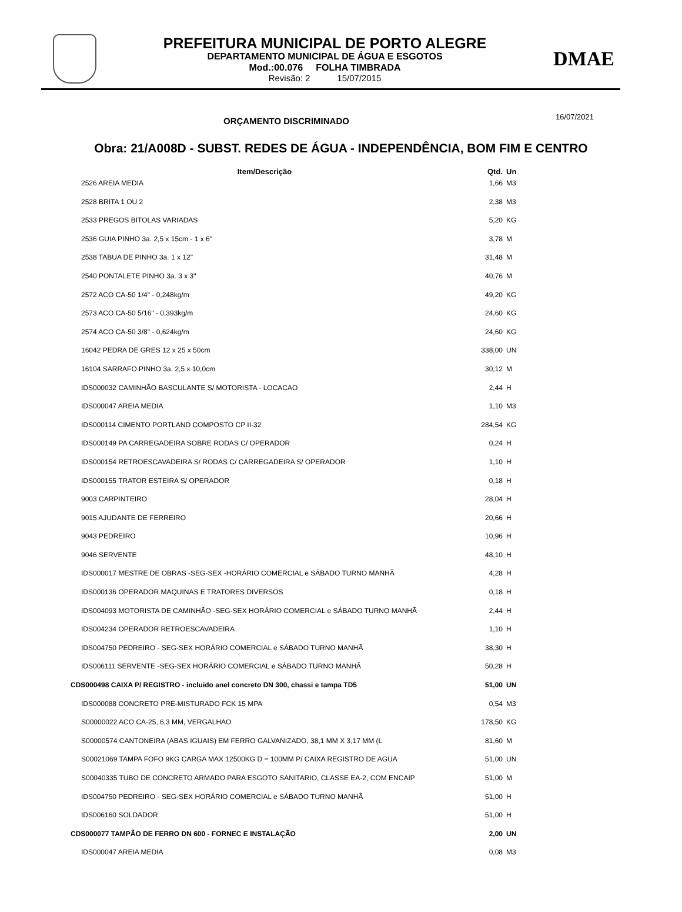PREFEITURA MUNICIPAL DE PORTO ALEGRE
DEPARTAMENTO MUNICIPAL DE ÁGUA E ESGOTOS
Mod.:00.076 FOLHA TIMBRADA
Revisão: 2 15/07/2015
DMAE
ORÇAMENTO DISCRIMINADO 16/07/2021
Obra: 21/A008D - SUBST. REDES DE ÁGUA - INDEPENDÊNCIA, BOM FIM E CENTRO
| Item/Descrição | Qtd. | Un |
| --- | --- | --- |
| 2526 AREIA MEDIA | 1,66 | M3 |
| 2528 BRITA 1 OU 2 | 2,38 | M3 |
| 2533 PREGOS BITOLAS VARIADAS | 5,20 | KG |
| 2536 GUIA PINHO 3a. 2,5 x 15cm - 1 x 6" | 3,78 | M |
| 2538 TABUA DE PINHO 3a. 1 x 12" | 31,48 | M |
| 2540 PONTALETE PINHO 3a. 3 x 3" | 40,76 | M |
| 2572 ACO CA-50 1/4" - 0,248kg/m | 49,20 | KG |
| 2573 ACO CA-50 5/16" - 0,393kg/m | 24,60 | KG |
| 2574 ACO CA-50 3/8" - 0,624kg/m | 24,60 | KG |
| 16042 PEDRA DE GRES 12 x 25 x 50cm | 338,00 | UN |
| 16104 SARRAFO PINHO 3a. 2,5 x 10,0cm | 30,12 | M |
| IDS000032 CAMINHÃO BASCULANTE S/ MOTORISTA - LOCACAO | 2,44 | H |
| IDS000047 AREIA MEDIA | 1,10 | M3 |
| IDS000114 CIMENTO PORTLAND COMPOSTO CP II-32 | 284,54 | KG |
| IDS000149 PA CARREGADEIRA SOBRE RODAS C/ OPERADOR | 0,24 | H |
| IDS000154 RETROESCAVADEIRA S/ RODAS C/ CARREGADEIRA S/ OPERADOR | 1,10 | H |
| IDS000155 TRATOR ESTEIRA S/ OPERADOR | 0,18 | H |
| 9003 CARPINTEIRO | 28,04 | H |
| 9015 AJUDANTE DE FERREIRO | 20,66 | H |
| 9043 PEDREIRO | 10,96 | H |
| 9046 SERVENTE | 48,10 | H |
| IDS000017 MESTRE DE OBRAS -SEG-SEX -HORÁRIO COMERCIAL e SÁBADO TURNO MANHÃ | 4,28 | H |
| IDS000136 OPERADOR MAQUINAS E TRATORES DIVERSOS | 0,18 | H |
| IDS004093 MOTORISTA DE CAMINHÃO -SEG-SEX HORÁRIO COMERCIAL e SÁBADO TURNO MANHÃ | 2,44 | H |
| IDS004234 OPERADOR RETROESCAVADEIRA | 1,10 | H |
| IDS004750 PEDREIRO - SEG-SEX HORÁRIO COMERCIAL e SÁBADO TURNO MANHÃ | 38,30 | H |
| IDS006111 SERVENTE -SEG-SEX HORÁRIO COMERCIAL e SÁBADO TURNO MANHÃ | 50,28 | H |
| CDS000498 CAIXA P/ REGISTRO - incluido anel concreto DN 300, chassi e tampa TD5 | 51,00 | UN |
| IDS000088 CONCRETO PRE-MISTURADO FCK 15 MPA | 0,54 | M3 |
| S00000022 ACO CA-25, 6,3 MM, VERGALHAO | 178,50 | KG |
| S00000574 CANTONEIRA (ABAS IGUAIS) EM FERRO GALVANIZADO, 38,1 MM X 3,17 MM (L | 81,60 | M |
| S00021069 TAMPA FOFO 9KG CARGA MAX 12500KG D = 100MM P/ CAIXA REGISTRO DE AGUA | 51,00 | UN |
| S00040335 TUBO DE CONCRETO ARMADO PARA ESGOTO SANITARIO, CLASSE EA-2, COM ENCAIP | 51,00 | M |
| IDS004750 PEDREIRO - SEG-SEX HORÁRIO COMERCIAL e SÁBADO TURNO MANHÃ | 51,00 | H |
| IDS006160 SOLDADOR | 51,00 | H |
| CDS000077 TAMPÃO DE FERRO DN 600 - FORNEC E INSTALAÇÃO | 2,00 | UN |
| IDS000047 AREIA MEDIA | 0,08 | M3 |